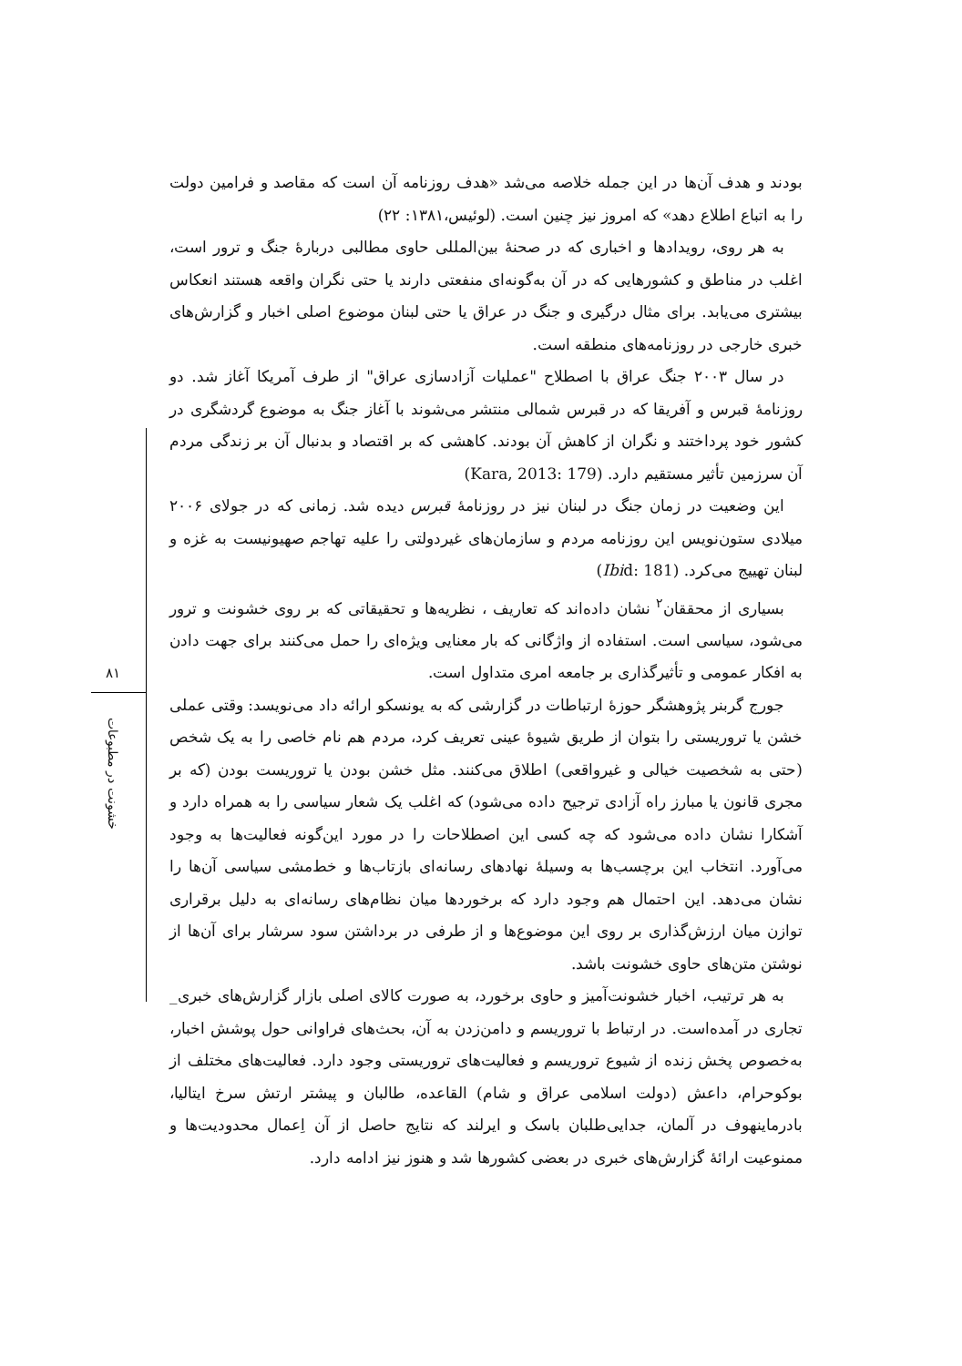۸۱
خشونت در مطبوعات
بودند و هدف آن‌ها در این جمله خلاصه می‌شد «هدف روزنامه آن است که مقاصد و فرامین دولت را به اتباع اطلاع دهد» که امروز نیز چنین است. (لوئیس،۱۳۸۱: ۲۲)
به هر روی، رویدادها و اخباری که در صحنهٔ بین‌المللی حاوی مطالبی دربارهٔ جنگ و ترور است، اغلب در مناطق و کشورهایی که در آن به‌گونه‌ای منفعتی دارند یا حتی نگران واقعه هستند انعکاس بیشتری می‌یابد. برای مثال درگیری و جنگ در عراق یا حتی لبنان موضوع اصلی اخبار و گزارش‌های خبری خارجی در روزنامه‌های منطقه است.
در سال ۲۰۰۳ جنگ عراق با اصطلاح "عملیات آزادسازی عراق" از طرف آمریکا آغاز شد. دو روزنامهٔ قبرس و آفریقا که در قبرس شمالی منتشر می‌شوند با آغاز جنگ به موضوع گردشگری در کشور خود پرداختند و نگران از کاهش آن بودند. کاهشی که بر اقتصاد و بدنبال آن بر زندگی مردم آن سرزمین تأثیر مستقیم دارد. (Kara, 2013: 179)
این وضعیت در زمان جنگ در لبنان نیز در روزنامهٔ قبرس دیده شد. زمانی که در جولای ۲۰۰۶ میلادی ستون‌نویس این روزنامه مردم و سازمان‌های غیردولتی را علیه تهاجم صهیونیست به غزه و لبنان تهییج می‌کرد. (Ibid: 181)
بسیاری از محققان<sup>۲</sup> نشان داده‌اند که تعاریف ، نظریه‌ها و تحقیقاتی که بر روی خشونت و ترور می‌شود، سیاسی است. استفاده از واژگانی که بار معنایی ویژه‌ای را حمل می‌کنند برای جهت دادن به افکار عمومی و تأثیرگذاری بر جامعه امری متداول است.
جورج گربنر پژوهشگر حوزهٔ ارتباطات در گزارشی که به یونسکو ارائه داد می‌نویسد: وقتی عملی خشن یا تروریستی را بتوان از طریق شیوهٔ عینی تعریف کرد، مردم هم نام خاصی را به یک شخص (حتی به شخصیت خیالی و غیرواقعی) اطلاق می‌کنند. مثل خشن بودن یا تروریست بودن (که بر مجری قانون یا مبارز راه آزادی ترجیح داده می‌شود) که اغلب یک شعار سیاسی را به همراه دارد و آشکارا نشان داده می‌شود که چه کسی این اصطلاحات را در مورد این‌گونه فعالیت‌ها به وجود می‌آورد. انتخاب این برچسب‌ها به وسیلهٔ نهادهای رسانه‌ای بازتاب‌ها و خط‌مشی سیاسی آن‌ها را نشان می‌دهد. این احتمال هم وجود دارد که برخوردها میان نظام‌های رسانه‌ای به دلیل برقراری توازن میان ارزش‌گذاری بر روی این موضوع‌ها و از طرفی در برداشتن سود سرشار برای آن‌ها از نوشتن متن‌های حاوی خشونت باشد.
به هر ترتیب، اخبار خشونت‌آمیز و حاوی برخورد، به صورت کالای اصلی بازار گزارش‌های خبری_ تجاری در آمده‌است. در ارتباط با تروریسم و دامن‌زدن به آن، بحث‌های فراوانی حول پوشش اخبار، به‌خصوص پخش زنده از شیوع تروریسم و فعالیت‌های تروریستی وجود دارد. فعالیت‌های مختلف از بوکوحرام، داعش (دولت اسلامی عراق و شام) القاعده، طالبان و پیشتر ارتش سرخ ایتالیا، بادرماینهوف در آلمان، جدایی‌طلبان باسک و ایرلند که نتایج حاصل از آن اِعمال محدودیت‌ها و ممنوعیت ارائهٔ گزارش‌های خبری در بعضی کشورها شد و هنوز نیز ادامه دارد.